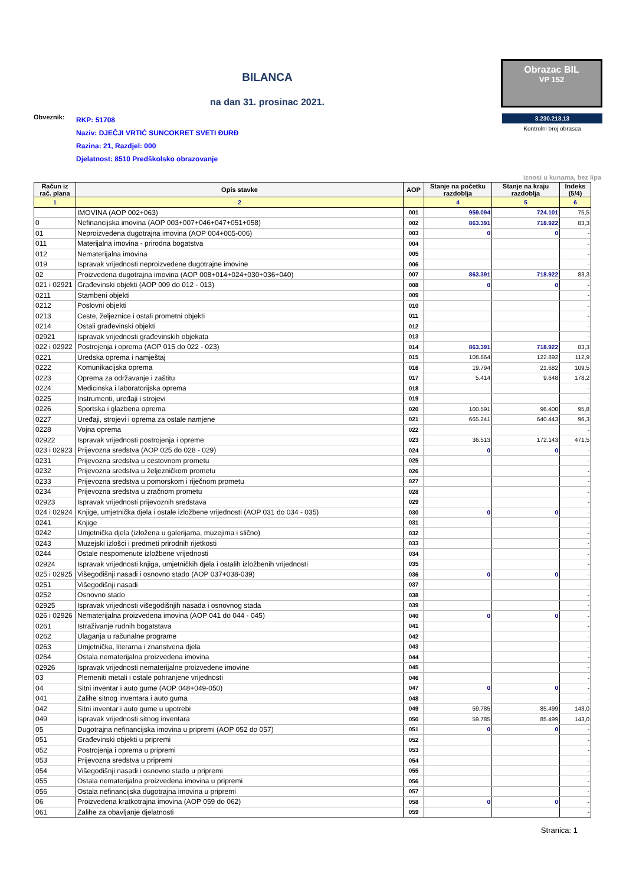BILANCA
na dan 31. prosinac 2021.
Obrazac BIL
VP 152
Obveznik:
RKP: 51708
Naziv: DJEČJI VRTIĆ SUNCOKRET SVETI ĐURĐ
Razina: 21, Razdjel: 000
Djelatnost: 8510 Predškolsko obrazovanje
3.230.213,13
Kontrolni broj obrasca
iznosi u kunama, bez lipa
| Račun iz rač. plana | Opis stavke | AOP | Stanje na početku razdoblja | Stanje na kraju razdoblja | Indeks (5/4) |
| --- | --- | --- | --- | --- | --- |
| 1 | 2 | | 4 | 5 | 6 |
| | IMOVINA (AOP 002+063) | 001 | 959.094 | 724.101 | 75,5 |
| 0 | Nefinancijska imovina (AOP 003+007+046+047+051+058) | 002 | 863.391 | 718.922 | 83,3 |
| 01 | Neproizvedena dugotrajna imovina (AOP 004+005-006) | 003 | 0 | 0 | - |
| 011 | Materijalna imovina - prirodna bogatstva | 004 | | | - |
| 012 | Nematerijalna imovina | 005 | | | - |
| 019 | Ispravak vrijednosti neproizvedene dugotrajne imovine | 006 | | | - |
| 02 | Proizvedena dugotrajna imovina (AOP 008+014+024+030+036+040) | 007 | 863.391 | 718.922 | 83,3 |
| 021 i 02921 | Građevinski objekti (AOP 009 do 012 - 013) | 008 | 0 | 0 | - |
| 0211 | Stambeni objekti | 009 | | | - |
| 0212 | Poslovni objekti | 010 | | | - |
| 0213 | Ceste, željeznice i ostali prometni objekti | 011 | | | - |
| 0214 | Ostali građevinski objekti | 012 | | | - |
| 02921 | Ispravak vrijednosti građevinskih objekata | 013 | | | - |
| 022 i 02922 | Postrojenja i oprema (AOP 015 do 022 - 023) | 014 | 863.391 | 718.922 | 83,3 |
| 0221 | Uredska oprema i namještaj | 015 | 108.864 | 122.892 | 112,9 |
| 0222 | Komunikacijska oprema | 016 | 19.794 | 21.682 | 109,5 |
| 0223 | Oprema za održavanje i zaštitu | 017 | 5.414 | 9.648 | 178,2 |
| 0224 | Medicinska i laboratorijska oprema | 018 | | | - |
| 0225 | Instrumenti, uređaji i strojevi | 019 | | | - |
| 0226 | Sportska i glazbena oprema | 020 | 100.591 | 96.400 | 95,8 |
| 0227 | Uređaji, strojevi i oprema za ostale namjene | 021 | 665.241 | 640.443 | 96,3 |
| 0228 | Vojna oprema | 022 | | | - |
| 02922 | Ispravak vrijednosti postrojenja i opreme | 023 | 36.513 | 172.143 | 471,5 |
| 023 i 02923 | Prijevozna sredstva (AOP 025 do 028 - 029) | 024 | 0 | 0 | - |
| 0231 | Prijevozna sredstva u cestovnom prometu | 025 | | | - |
| 0232 | Prijevozna sredstva u željezničkom prometu | 026 | | | - |
| 0233 | Prijevozna sredstva u pomorskom i riječnom prometu | 027 | | | - |
| 0234 | Prijevozna sredstva u zračnom prometu | 028 | | | - |
| 02923 | Ispravak vrijednosti prijevoznih sredstava | 029 | | | - |
| 024 i 02924 | Knjige, umjetnička djela i ostale izložbene vrijednosti (AOP 031 do 034 - 035) | 030 | 0 | 0 | - |
| 0241 | Knjige | 031 | | | - |
| 0242 | Umjetnička djela (izložena u galerijama, muzejima i slično) | 032 | | | - |
| 0243 | Muzejski izlošci i predmeti prirodnih rijetkosti | 033 | | | - |
| 0244 | Ostale nespomenute izložbene vrijednosti | 034 | | | - |
| 02924 | Ispravak vrijednosti knjiga, umjetničkih djela i ostalih izložbenih vrijednosti | 035 | | | - |
| 025 i 02925 | Višegodišnji nasadi i osnovno stado (AOP 037+038-039) | 036 | 0 | 0 | - |
| 0251 | Višegodišnji nasadi | 037 | | | - |
| 0252 | Osnovno stado | 038 | | | - |
| 02925 | Ispravak vrijednosti višegodišnjih nasada i osnovnog stada | 039 | | | - |
| 026 i 02926 | Nematerijalna proizvedena imovina (AOP 041 do 044 - 045) | 040 | 0 | 0 | - |
| 0261 | Istraživanje rudnih bogatstava | 041 | | | - |
| 0262 | Ulaganja u računalne programe | 042 | | | - |
| 0263 | Umjetnička, literarna i znanstvena djela | 043 | | | - |
| 0264 | Ostala nematerijalna proizvedena imovina | 044 | | | - |
| 02926 | Ispravak vrijednosti nematerijalne proizvedene imovine | 045 | | | - |
| 03 | Plemeniti metali i ostale pohranjene vrijednosti | 046 | | | - |
| 04 | Sitni inventar i auto gume (AOP 048+049-050) | 047 | 0 | 0 | - |
| 041 | Zalihe sitnog inventara i auto guma | 048 | | | - |
| 042 | Sitni inventar i auto gume u upotrebi | 049 | 59.785 | 85.499 | 143,0 |
| 049 | Ispravak vrijednosti sitnog inventara | 050 | 59.785 | 85.499 | 143,0 |
| 05 | Dugotrajna nefinancijska imovina u pripremi (AOP 052 do 057) | 051 | 0 | 0 | - |
| 051 | Građevinski objekti u pripremi | 052 | | | - |
| 052 | Postrojenja i oprema u pripremi | 053 | | | - |
| 053 | Prijevozna sredstva u pripremi | 054 | | | - |
| 054 | Višegodišnji nasadi i osnovno stado u pripremi | 055 | | | - |
| 055 | Ostala nematerijalna proizvedena imovina u pripremi | 056 | | | - |
| 056 | Ostala nefinancijska dugotrajna imovina u pripremi | 057 | | | - |
| 06 | Proizvedena kratkotrajna imovina (AOP 059 do 062) | 058 | 0 | 0 | - |
| 061 | Zalihe za obavljanje djelatnosti | 059 | | | - |
Stranica: 1